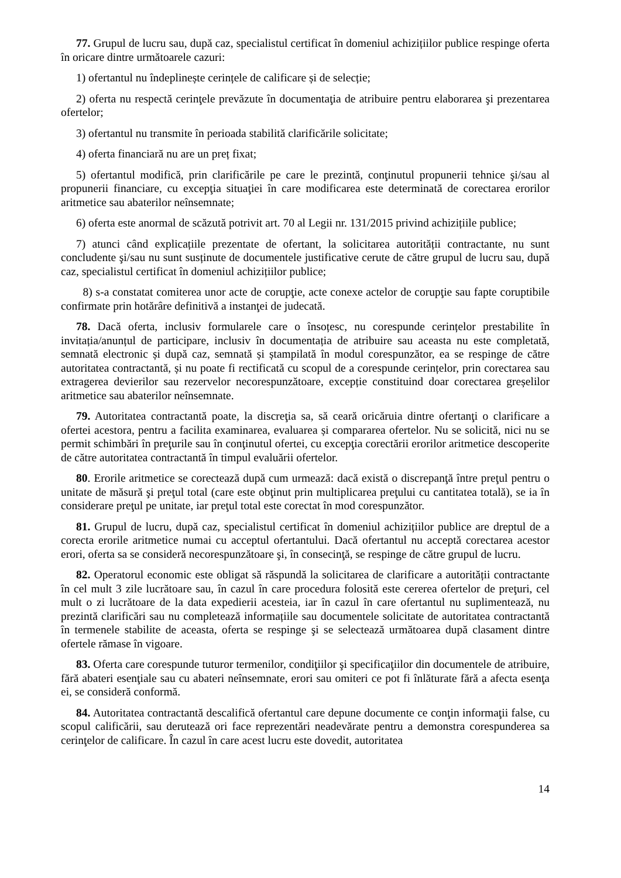77. Grupul de lucru sau, după caz, specialistul certificat în domeniul achizițiilor publice respinge oferta în oricare dintre următoarele cazuri:
1) ofertantul nu îndeplinește cerințele de calificare și de selecție;
2) oferta nu respectă cerinţele prevăzute în documentaţia de atribuire pentru elaborarea şi prezentarea ofertelor;
3) ofertantul nu transmite în perioada stabilită clarificările solicitate;
4) oferta financiară nu are un preț fixat;
5) ofertantul modifică, prin clarificările pe care le prezintă, conţinutul propunerii tehnice şi/sau al propunerii financiare, cu excepţia situaţiei în care modificarea este determinată de corectarea erorilor aritmetice sau abaterilor neînsemnate;
6) oferta este anormal de scăzută potrivit art. 70 al Legii nr. 131/2015 privind achizițiile publice;
7) atunci când explicațiile prezentate de ofertant, la solicitarea autorității contractante, nu sunt concludente şi/sau nu sunt susținute de documentele justificative cerute de către grupul de lucru sau, după caz, specialistul certificat în domeniul achizițiilor publice;
8) s-a constatat comiterea unor acte de corupţie, acte conexe actelor de corupţie sau fapte coruptibile confirmate prin hotărâre definitivă a instanţei de judecată.
78. Dacă oferta, inclusiv formularele care o însoțesc, nu corespunde cerințelor prestabilite în invitația/anunțul de participare, inclusiv în documentația de atribuire sau aceasta nu este completată, semnată electronic și după caz, semnată și ștampilată în modul corespunzător, ea se respinge de către autoritatea contractantă, și nu poate fi rectificată cu scopul de a corespunde cerințelor, prin corectarea sau extragerea devierilor sau rezervelor necorespunzătoare, excepție constituind doar corectarea greșelilor aritmetice sau abaterilor neînsemnate.
79. Autoritatea contractantă poate, la discreţia sa, să ceară oricăruia dintre ofertanţi o clarificare a ofertei acestora, pentru a facilita examinarea, evaluarea și compararea ofertelor. Nu se solicită, nici nu se permit schimbări în preţurile sau în conţinutul ofertei, cu excepţia corectării erorilor aritmetice descoperite de către autoritatea contractantă în timpul evaluării ofertelor.
80. Erorile aritmetice se corectează după cum urmează: dacă există o discrepanţă între preţul pentru o unitate de măsură şi preţul total (care este obţinut prin multiplicarea preţului cu cantitatea totală), se ia în considerare preţul pe unitate, iar preţul total este corectat în mod corespunzător.
81. Grupul de lucru, după caz, specialistul certificat în domeniul achizițiilor publice are dreptul de a corecta erorile aritmetice numai cu acceptul ofertantului. Dacă ofertantul nu acceptă corectarea acestor erori, oferta sa se consideră necorespunzătoare şi, în consecinţă, se respinge de către grupul de lucru.
82. Operatorul economic este obligat să răspundă la solicitarea de clarificare a autorității contractante în cel mult 3 zile lucrătoare sau, în cazul în care procedura folosită este cererea ofertelor de preţuri, cel mult o zi lucrătoare de la data expedierii acesteia, iar în cazul în care ofertantul nu suplimentează, nu prezintă clarificări sau nu completează informațiile sau documentele solicitate de autoritatea contractantă în termenele stabilite de aceasta, oferta se respinge şi se selectează următoarea după clasament dintre ofertele rămase în vigoare.
83. Oferta care corespunde tuturor termenilor, condiţiilor şi specificaţiilor din documentele de atribuire, fără abateri esenţiale sau cu abateri neînsemnate, erori sau omiteri ce pot fi înlăturate fără a afecta esenţa ei, se consideră conformă.
84. Autoritatea contractantă descalifică ofertantul care depune documente ce conţin informaţii false, cu scopul calificării, sau derutează ori face reprezentări neadevărate pentru a demonstra corespunderea sa cerinţelor de calificare. În cazul în care acest lucru este dovedit, autoritatea
14